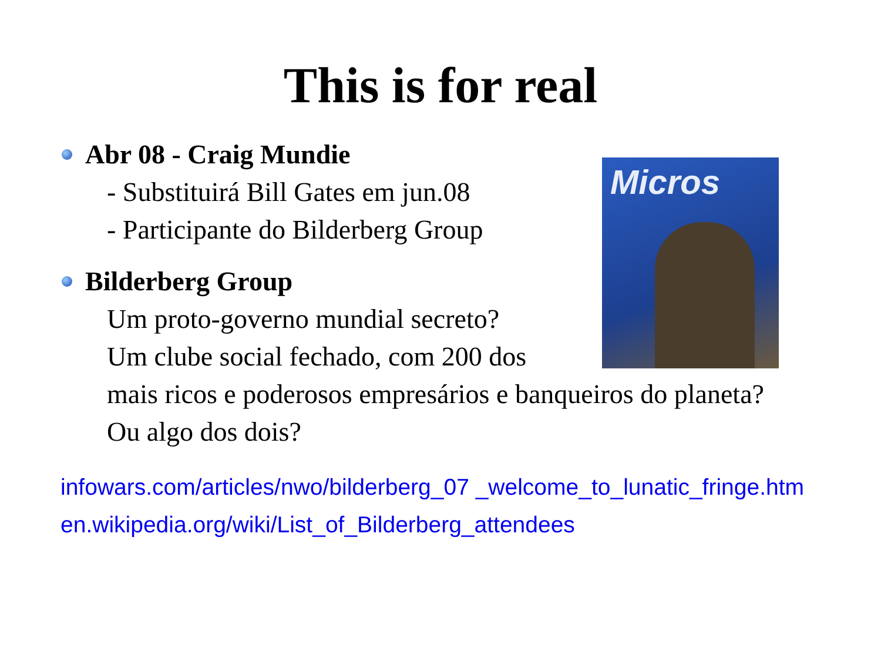This is for real
Micros
Abr 08 - Craig Mundie
- Substituirá Bill Gates em jun.08
- Participante do Bilderberg Group
Bilderberg Group
Um proto-governo mundial secreto?
Um clube social fechado, com 200 dos
mais ricos e poderosos empresários e banqueiros do planeta?
Ou algo dos dois?
infowars.com/articles/nwo/bilderberg_07 _welcome_to_lunatic_fringe.htm
en.wikipedia.org/wiki/List_of_Bilderberg_attendees